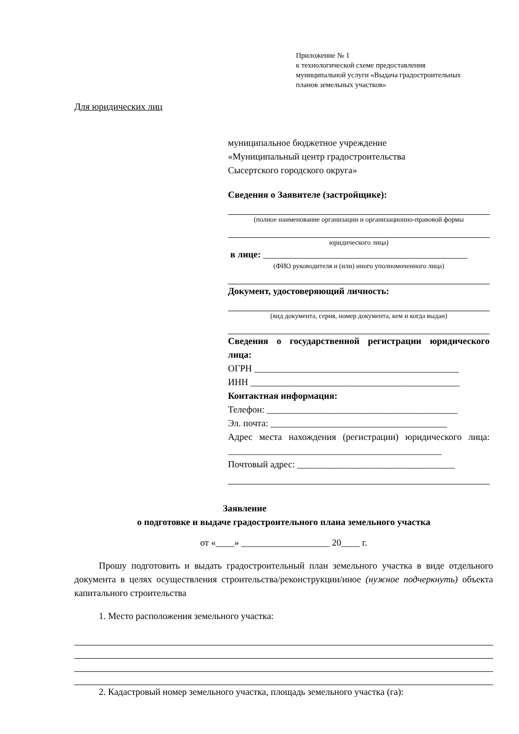Приложение № 1
к технологической схеме предоставления
муниципальной услуги «Выдача градостроительных
планов земельных участков»
Для юридических лиц
муниципальное бюджетное учреждение
«Муниципальный центр градостроительства
Сысертского городского округа»
Сведения о Заявителе (застройщике):
(полное наименование организации и организационно-правовой формы
юридического лица)
в лице: ____________________________________________
(ФИО руководителя и (или) иного уполномоченного лица)
Документ, удостоверяющий личность:
(вид документа, серия, номер документа, кем и когда выдан)
Сведения о государственной регистрации юридического лица:
ОГРН ____________________________________________
ИНН _____________________________________________
Контактная информация:
Телефон: _________________________________________
Эл. почта: ______________________________________
Адрес места нахождения (регистрации) юридического лица: ______________________________________________
Почтовый адрес: __________________________________
Заявление
о подготовке и выдаче градостроительного плана земельного участка
от «____» ___________________ 20____ г.
Прошу подготовить и выдать градостроительный план земельного участка в виде отдельного документа в целях осуществления строительства/реконструкции/иное (нужное подчеркнуть) объекта капитального строительства
1. Место расположения земельного участка:
2. Кадастровый номер земельного участка, площадь земельного участка (га):